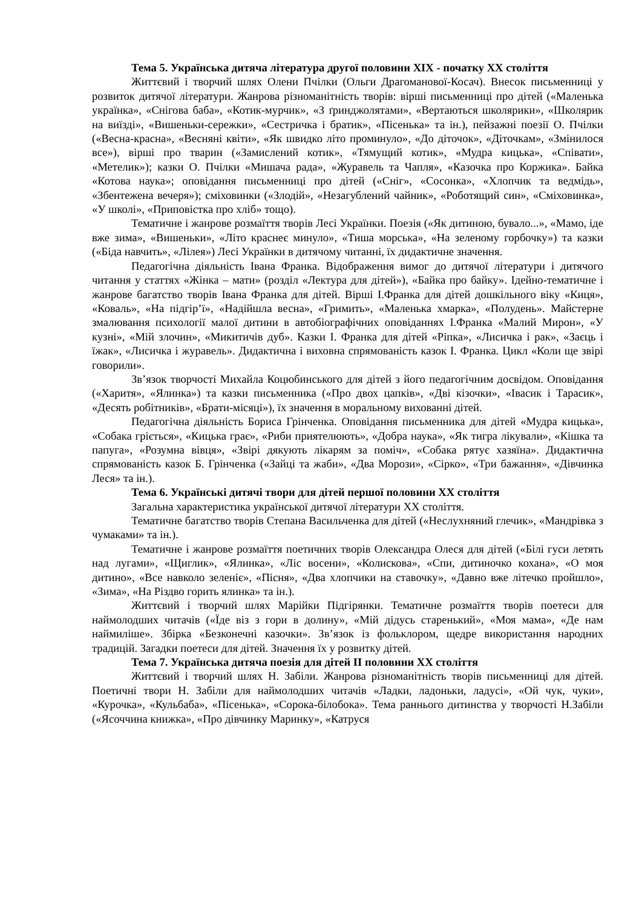Тема 5. Українська дитяча література другої половини XIX - початку XX століття
Життєвий і творчий шлях Олени Пчілки (Ольги Драгоманової-Косач). Внесок письменниці у розвиток дитячої літератури. Жанрова різноманітність творів: вірші письменниці про дітей («Маленька українка», «Снігова баба», «Котик-мурчик», «З ґринджолятами», «Вертаються школярики», «Школярик на виїзді», «Вишеньки-сережки», «Сестричка і братик», «Пісенька» та ін.), пейзажні поезії О. Пчілки («Весна-красна», «Весняні квіти», «Як швидко літо проминуло», «До діточок», «Діточкам», «Змінилося все»), вірші про тварин («Замислений котик», «Тямущий котик», «Мудра кицька», «Співати», «Метелик»); казки О. Пчілки «Мишача рада», «Журавель та Чапля», «Казочка про Коржика». Байка «Котова наука»; оповідання письменниці про дітей («Сніг», «Сосонка», «Хлопчик та ведмідь», «Збентежена вечеря»); сміховинки («Злодій», «Незагублений чайник», «Роботящий син», «Сміховинка», «У школі», «Приповістка про хліб» тощо).
Тематичне і жанрове розмаїття творів Лесі Українки. Поезія («Як дитиною, бувало...», «Мамо, іде вже зима», «Вишеньки», «Літо краснеє минуло», «Тиша морська», «На зеленому горбочку») та казки («Біда навчить», «Лілея») Лесі Українки в дитячому читанні, їх дидактичне значення.
Педагогічна діяльність Івана Франка. Відображення вимог до дитячої літератури і дитячого читання у статтях «Жінка – мати» (розділ «Лектура для дітей»), «Байка про байку». Ідейно-тематичне і жанрове багатство творів Івана Франка для дітей. Вірші І.Франка для дітей дошкільного віку «Киця», «Коваль», «На підгір’ї», «Надійшла весна», «Гримить», «Маленька хмарка», «Полудень». Майстерне змалювання психології малої дитини в автобіографічних оповіданнях І.Франка «Малий Мирон», «У кузні», «Мій злочин», «Микитичів дуб». Казки І. Франка для дітей «Ріпка», «Лисичка і рак», «Заєць і їжак», «Лисичка і журавель». Дидактична і виховна спрямованість казок І. Франка. Цикл «Коли ще звірі говорили».
Зв’язок творчості Михайла Коцюбинського для дітей з його педагогічним досвідом. Оповідання («Харитя», «Ялинка») та казки письменника («Про двох цапків», «Дві кізочки», «Івасик і Тарасик», «Десять робітників», «Брати-місяці»), їх значення в моральному вихованні дітей.
Педагогічна діяльність Бориса Грінченка. Оповідання письменника для дітей «Мудра кицька», «Собака гріється», «Кицька грає», «Риби приятелюють», «Добра наука», «Як тигра лікували», «Кішка та папуга», «Розумна вівця», «Звірі дякують лікарям за поміч», «Собака рятує хазяїна». Дидактична спрямованість казок Б. Грінченка («Зайці та жаби», «Два Морози», «Сірко», «Три бажання», «Дівчинка Леся» та ін.).
Тема 6. Українські дитячі твори для дітей першої половини XX століття
Загальна характеристика української дитячої літератури XX століття.
Тематичне багатство творів Степана Васильченка для дітей («Неслухняний глечик», «Мандрівка з чумаками» та ін.).
Тематичне і жанрове розмаїття поетичних творів Олександра Олеся для дітей («Білі гуси летять над лугами», «Щиглик», «Ялинка», «Ліс восени», «Колискова», «Спи, дитиночко кохана», «О моя дитино», «Все навколо зеленіє», «Пісня», «Два хлопчики на ставочку», «Давно вже літечко пройшло», «Зима», «На Різдво горить ялинка» та ін.).
Життєвий і творчий шлях Марійки Підгірянки. Тематичне розмаїття творів поетеси для наймолодших читачів («Їде віз з гори в долину», «Мій дідусь старенький», «Моя мама», «Де нам наймиліше». Збірка «Безконечні казочки». Зв’язок із фольклором, щедре використання народних традицій. Загадки поетеси для дітей. Значення їх у розвитку дітей.
Тема 7. Українська дитяча поезія для дітей II половини XX століття
Життєвий і творчий шлях Н. Забіли. Жанрова різноманітність творів письменниці для дітей. Поетичні твори Н. Забіли для наймолодших читачів «Ладки, ладоньки, ладусі», «Ой чук, чуки», «Курочка», «Кульбаба», «Пісенька», «Сорока-білобока». Тема раннього дитинства у творчості Н.Забіли («Ясоччина книжка», «Про дівчинку Маринку», «Катруся